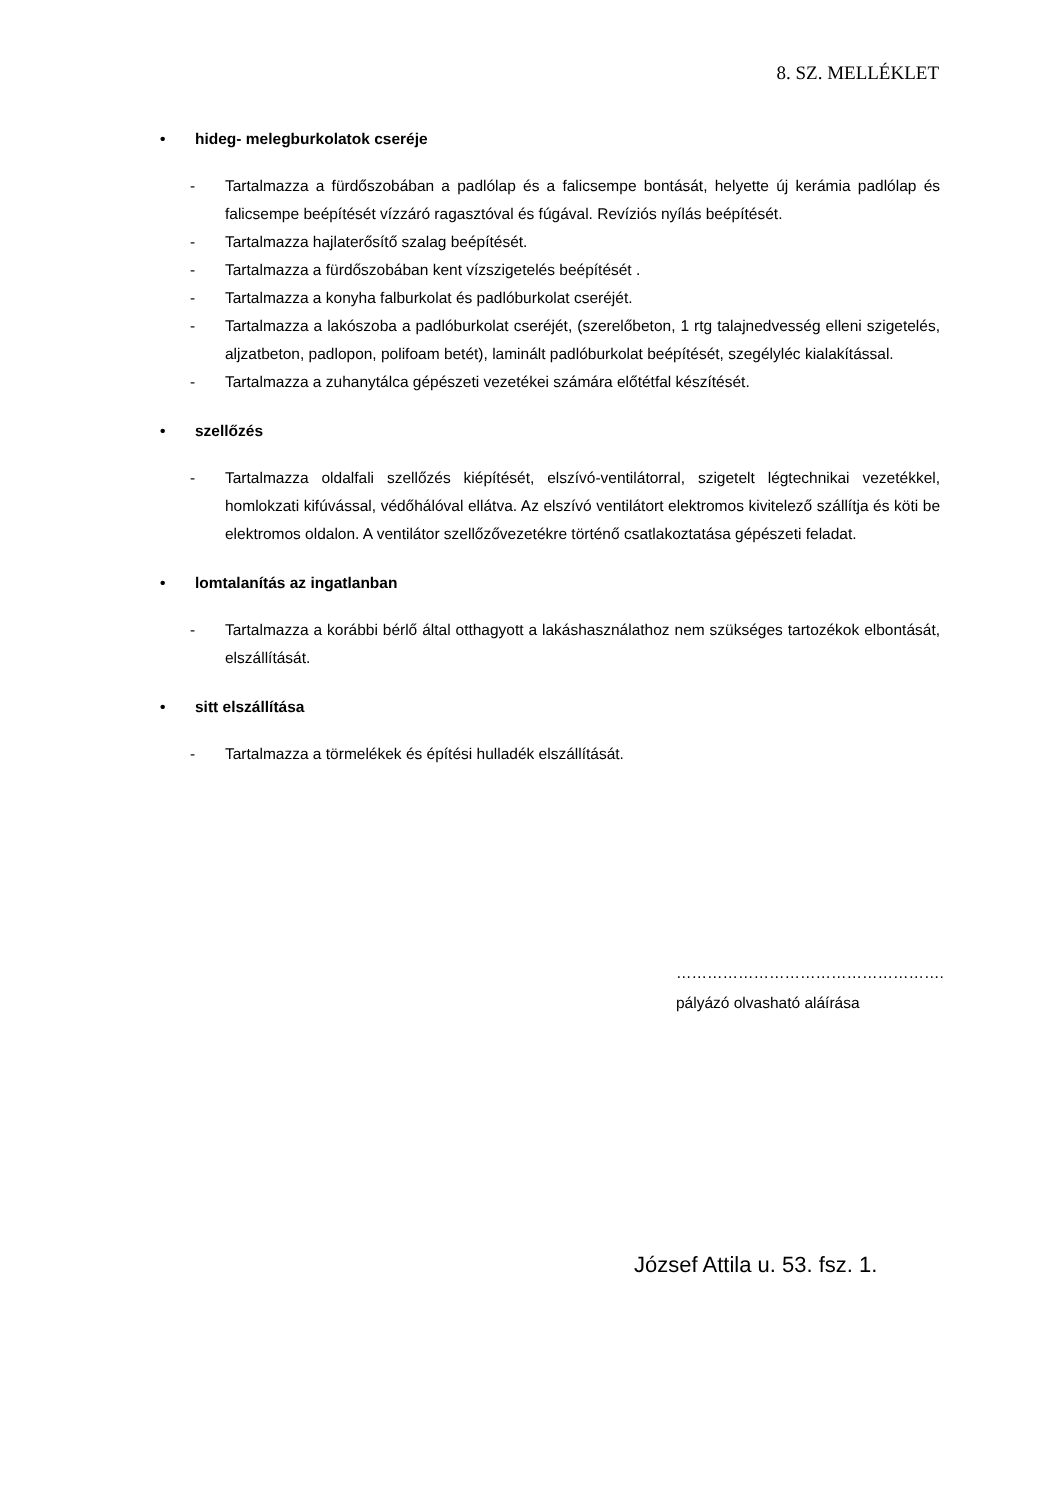8. SZ. MELLÉKLET
• hideg- melegburkolatok cseréje
- Tartalmazza a fürdőszobában a padlólap és a falicsempe bontását, helyette új kerámia padlólap és falicsempe beépítését vízzáró ragasztóval és fúgával. Revíziós nyílás beépítését.
- Tartalmazza hajlaterősítő szalag beépítését.
- Tartalmazza a fürdőszobában kent vízszigetelés beépítését .
- Tartalmazza a konyha falburkolat és padlóburkolat cseréjét.
- Tartalmazza a lakószoba a padlóburkolat cseréjét, (szerelőbeton, 1 rtg talajnedvesség elleni szigetelés, aljzatbeton, padlopon, polifoam betét), laminált padlóburkolat beépítését, szegélyléc kialakítással.
- Tartalmazza a zuhanytálca gépészeti vezetékei számára előtétfal készítését.
• szellőzés
- Tartalmazza oldalfali szellőzés kiépítését, elszívó-ventilátorral, szigetelt légtechnikai vezetékkel, homlokzati kifúvással, védőhálóval ellátva. Az elszívó ventilátort elektromos kivitelező szállítja és köti be elektromos oldalon. A ventilátor szellőzővezetékre történő csatlakoztatása gépészeti feladat.
• lomtalanítás az ingatlanban
- Tartalmazza a korábbi bérlő által otthagyott a lakáshasználathoz nem szükséges tartozékok elbontását, elszállítását.
• sitt elszállítása
- Tartalmazza a törmelékek és építési hulladék elszállítását.
…………………………………………….
pályázó olvasható aláírása
József Attila u. 53. fsz. 1.